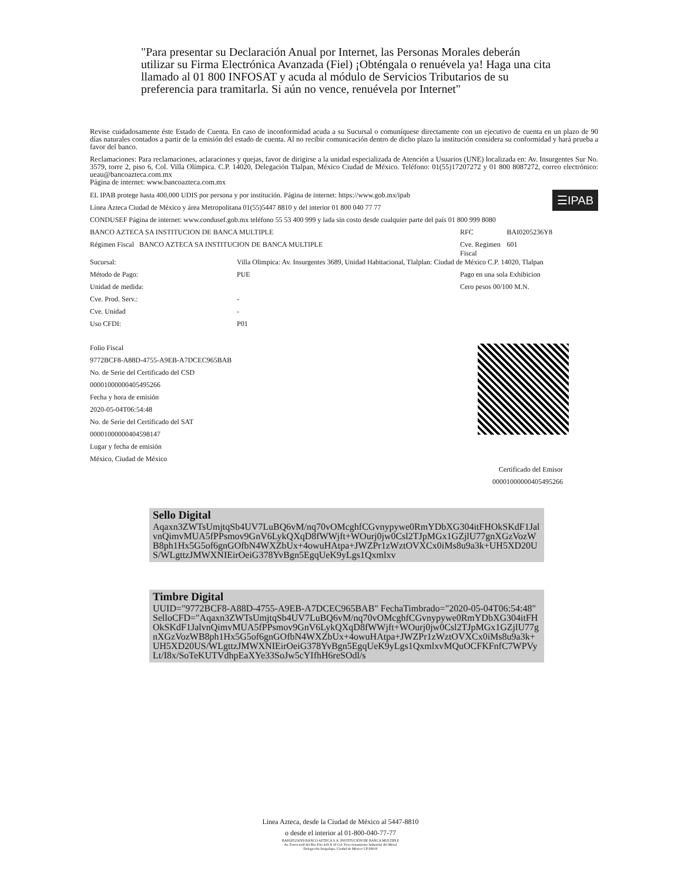"Para presentar su Declaración Anual por Internet, las Personas Morales deberán utilizar su Firma Electrónica Avanzada (Fiel) ¡Obténgala o renuévela ya! Haga una cita llamado al 01 800 INFOSAT y acuda al módulo de Servicios Tributarios de su preferencia para tramitarla. Si aún no vence, renuévela por Internet"
Revise cuidadosamente éste Estado de Cuenta. En caso de inconformidad acuda a su Sucursal o comuníquese directamente con un ejecutivo de cuenta en un plazo de 90 días naturales contados a partir de la emisión del estado de cuenta. Al no recibir comunicación dentro de dicho plazo la institución considera su conformidad y hará prueba a favor del banco.
Reclamaciones: Para reclamaciones, aclaraciones y quejas, favor de dirigirse a la unidad especializada de Atención a Usuarios (UNE) localizada en: Av. Insurgentes Sur No. 3579, torre 2, piso 6, Col. Villa Olímpica. C.P. 14020, Delegación Tlalpan, México Ciudad de México. Teléfono: 01(55)17207272 y 01 800 8087272, correo electrónico: ueau@bancoazteca.com.mx
Página de internet: www.bancoazteca.com.mx
☰IPAB
| EL IPAB protege hasta 400,000 UDIS por persona y por institución. Página de internet: https://www.gob.mx/ipab | | | |
| Línea Azteca Ciudad de México y área Metropolitana 01(55)5447 8810 y del interior 01 800 040 77 77 | | | |
| CONDUSEF Página de internet: www.condusef.gob.mx teléfono 55 53 400 999 y lada sin costo desde cualquier parte del país 01 800 999 8080 | | | |
| BANCO AZTECA SA INSTITUCION DE BANCA MULTIPLE | | RFC | BAI0205236Y8 |
| Régimen Fiscal BANCO AZTECA SA INSTITUCION DE BANCA MULTIPLE | | Cve. Regimen Fiscal | 601 |
| Sucursal: | Villa Olimpica: Av. Insurgentes 3689, Unidad Habitacional, Tlalplan: Ciudad de México C.P. 14020, Tlalpan | | |
| Método de Pago: | PUE | Pago en una sola Exhibicion | |
| Unidad de medida: | | Cero pesos 00/100 M.N. | |
| Cve. Prod. Serv.: | - | | |
| Cve. Unidad | - | | |
| Uso CFDI: | P01 | | |
Folio Fiscal
9772BCF8-A88D-4755-A9EB-A7DCEC965BAB
No. de Serie del Certificado del CSD
00001000000405495266
Fecha y hora de emisión
2020-05-04T06:54:48
No. de Serie del Certificado del SAT
00001000000404598147
Lugar y fecha de emisión
México, Ciudad de México
Certificado del Emisor
00001000000405495266
Sello Digital
Aqaxn3ZWTsUmjtqSb4UV7LuBQ6vM/nq70vOMcghfCGvnypywe0RmYDbXG304itFHOkSKdF1JalvnQimvMUA5fPPsmov9GnV6LykQXqD8fWWjft+WOurj0jw0Csl2TJpMGx1GZjlU77gnXGzVozWB8ph1Hx5G5of6gnGOfbN4WXZbUx+4owuHAtpa+JWZPr1zWztOVXCx0iMs8u9a3k+UH5XD20US/WLgttzJMWXNIEirOeiG378YvBgn5EgqUeK9yLgs1Qxmlxv
Timbre Digital
UUID="9772BCF8-A88D-4755-A9EB-A7DCEC965BAB" FechaTimbrado="2020-05-04T06:54:48" SelloCFD="Aqaxn3ZWTsUmjtqSb4UV7LuBQ6vM/nq70vOMcghfCGvnypywe0RmYDbXG304itFHOkSKdF1JalvnQimvMUA5fPPsmov9GnV6LykQXqD8fWWjft+WOurj0jw0Csl2TJpMGx1GZjlU77gnXGzVozWB8ph1Hx5G5of6gnGOfbN4WXZbUx+4owuHAtpa+JWZPr1zWztOVXCx0iMs8u9a3k+UH5XD20US/WLgttzJMWXNIEirOeiG378YvBgn5EgqUeK9yLgs1QxmlxvMQuOCFKFnfC7WPVyLt/I8x/SoTeKUTVdhpEaXYe33SoJw5cYIfhH6reSOdl/s
Linea Azteca, desde la Ciudad de México al 5447-8810
o desde el interior al 01-800-040-77-77
BAI0205236Y8 BANCO AZTECA S.A. INSTITUCIÓN DE BANCA MULTIPLE
Av. Ferrocarril del Rio Frio 419 A 10 Col. Fraccionamiento Industrial del Moral
Delegación Iztapalapa, Ciudad de México CP 09010